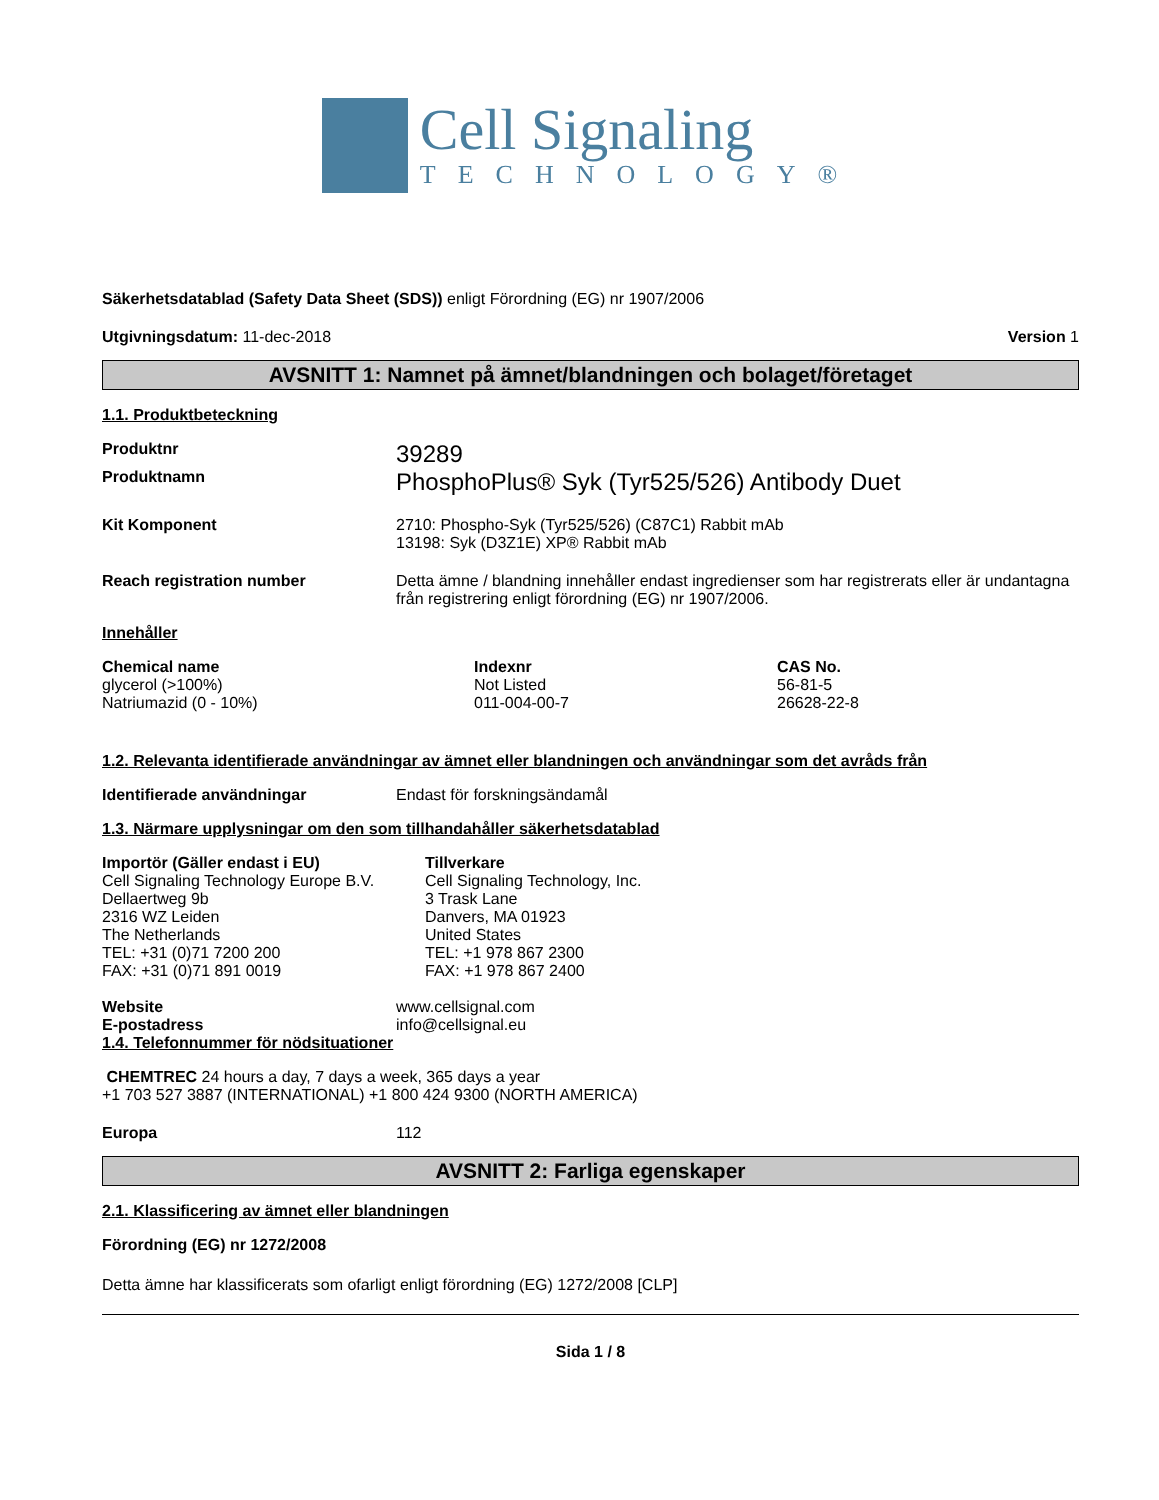Cell Signaling
TECHNOLOGY®
Säkerhetsdatablad (Safety Data Sheet (SDS)) enligt Förordning (EG) nr 1907/2006
Utgivningsdatum: 11-dec-2018 Version 1
AVSNITT 1: Namnet på ämnet/blandningen och bolaget/företaget
1.1. Produktbeteckning
Produktnr
39289
Produktnamn
PhosphoPlus® Syk (Tyr525/526) Antibody Duet
Kit Komponent 2710: Phospho-Syk (Tyr525/526) (C87C1) Rabbit mAb
13198: Syk (D3Z1E) XP® Rabbit mAb
Reach registration number Detta ämne / blandning innehåller endast ingredienser som har registrerats eller är undantagna från registrering enligt förordning (EG) nr 1907/2006.
Innehåller
| Chemical name | Indexnr | CAS No. |
| --- | --- | --- |
| glycerol (>100%) | Not Listed | 56-81-5 |
| Natriumazid (0 - 10%) | 011-004-00-7 | 26628-22-8 |
1.2. Relevanta identifierade användningar av ämnet eller blandningen och användningar som det avråds från
Identifierade användningar Endast för forskningsändamål
1.3. Närmare upplysningar om den som tillhandahåller säkerhetsdatablad
| Importör (Gäller endast i EU) Cell Signaling Technology Europe B.V. Dellaertweg 9b 2316 WZ Leiden The Netherlands TEL: +31 (0)71 7200 200 FAX: +31 (0)71 891 0019 | Tillverkare Cell Signaling Technology, Inc. 3 Trask Lane Danvers, MA 01923 United States TEL: +1 978 867 2300 FAX: +1 978 867 2400 |
Website
E-postadress
www.cellsignal.com
info@cellsignal.eu
1.4. Telefonnummer för nödsituationer
CHEMTREC 24 hours a day, 7 days a week, 365 days a year
+1 703 527 3887 (INTERNATIONAL) +1 800 424 9300 (NORTH AMERICA)
Europa 112
AVSNITT 2: Farliga egenskaper
2.1. Klassificering av ämnet eller blandningen
Förordning (EG) nr 1272/2008
Detta ämne har klassificerats som ofarligt enligt förordning (EG) 1272/2008 [CLP]
Sida 1 / 8